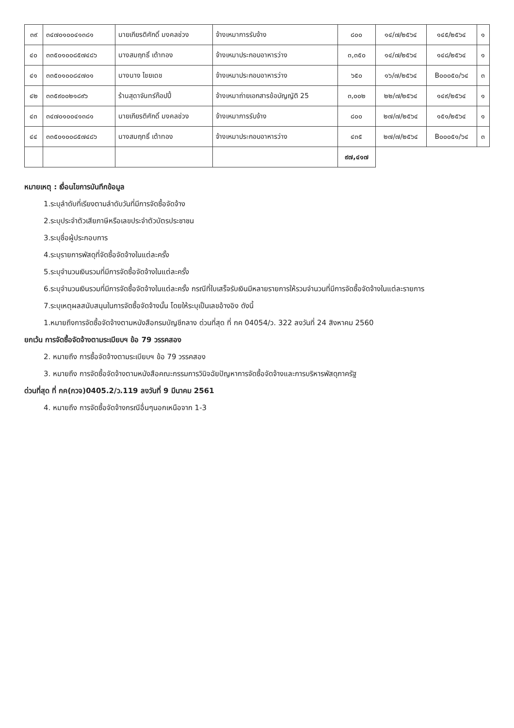| ๓๙ | ๓๔๗๐๑๐๐๔๑๓๘๑ | นายเกียรติศักดิ์ มงคลช่วง | จ้างเหมาการรับจ้าง | ๘๐๐ | ๑๔/๗/๒๕๖๔ | ๑๔๕/๒๕๖๔ | ๑ |
| ๔๐ | ๓๓๕๐๑๐๐๘๕๗๔๘๖ | นางสมฤทธิ์ เต้าทอง | จ้างเหมาประกอบอาหารว่าง | ๓,๓๕๐ | ๑๔/๗/๒๕๖๔ | ๑๔๘/๒๕๖๔ | ๑ |
| ๔๑ | ๓๓๕๐๑๐๐๘๔๗๐๑ | นางนาง ไชยเดช | จ้างเหมาประกอบอาหารว่าง | ๖๕๐ | ๑๖/๗/๒๕๖๔ | B๐๐๐๕๐/๖๔ | ๓ |
| ๔๒ | ๓๓๕๙๐๐๒๑๘๙๖ | ร้านสุดาจันทร์ก๊อปปี้ | จ้างเหมาถ่ายเอกสารข้อบัญญัติ 25 | ๓,๐๐๒ | ๒๒/๗/๒๕๖๔ | ๑๔๙/๒๕๖๔ | ๑ |
| ๔๓ | ๓๔๗๐๑๐๐๔๑๓๘๑ | นายเกียรติศักดิ์ มงคลช่วง | จ้างเหมาการรับจ้าง | ๘๐๐ | ๒๗/๗/๒๕๖๔ | ๑๕๑/๒๕๖๔ | ๑ |
| ๔๔ | ๓๓๕๐๑๐๐๘๕๗๔๘๖ | นางสมฤทธิ์ เต้าทอง | จ้างเหมาประกอบอาหารว่าง | ๔๓๕ | ๒๗/๗/๒๕๖๔ | B๐๐๐๕๑/๖๔ | ๓ |
| | | | | ๙๗,๔๑๗ | | | |
หมายเหตุ : เงื่อนไขการบันทึกข้อมูล
1.ระบุลำดับที่เรียงตามลำดับวันที่มีการจัดซื้อจัดจ้าง
2.ระบุประจำตัวเสียภาษีหรือเลขประจำตัวบัตรประชาชน
3.ระบุชื่อผู้ประกอบการ
4.ระบุรายการพัสดุที่จัดซื้อจัดจ้างในแต่ละครั้ง
5.ระบุจำนวนเงินรวมที่มีการจัดซื้อจัดจ้างในแต่ละครั้ง
6.ระบุจำนวนเงินรวมที่มีการจัดซื้อจัดจ้างในแต่ละครั้ง กรณีที่ใบเสร็จรับเงินมีหลายรายการให้รวมจำนวนที่มีการจัดซื้อจัดจ้างในแต่ละรายการ
7.ระบุเหตุผลสนับสนุนในการจัดซื้อจัดจ้างนั้น โดยให้ระบุเป็นเลขอ้างอิง ดังนี้
1.หมายถึงการจัดซื้อจัดจ้างตามหนังสือกรมบัญชีกลาง ด่วนที่สุด ที่ กค 04054/ว. 322 ลงวันที่ 24 สิงหาคม 2560
ยกเว้น การจัดซื้อจัดจ้างตามระเบียบฯ ข้อ 79 วรรคสอง
2. หมายถึง การซื้อจัดจ้างตามระเบียบฯ ข้อ 79 วรรคสอง
3. หมายถึง การจัดซื้อจัดจ้างตามหนังสือคณะกรรมการวินิจฉัยปัญหาการจัดซื้อจัดจ้างและการบริหารพัสดุภาครัฐ
ด่วนที่สุด ที่ กค(กวจ)0405.2/ว.119 ลงวันที่ 9 มีนาคม 2561
4. หมายถึง การจัดซื้อจัดจ้างกรณีอื่นๆนอกเหนือจาก 1-3